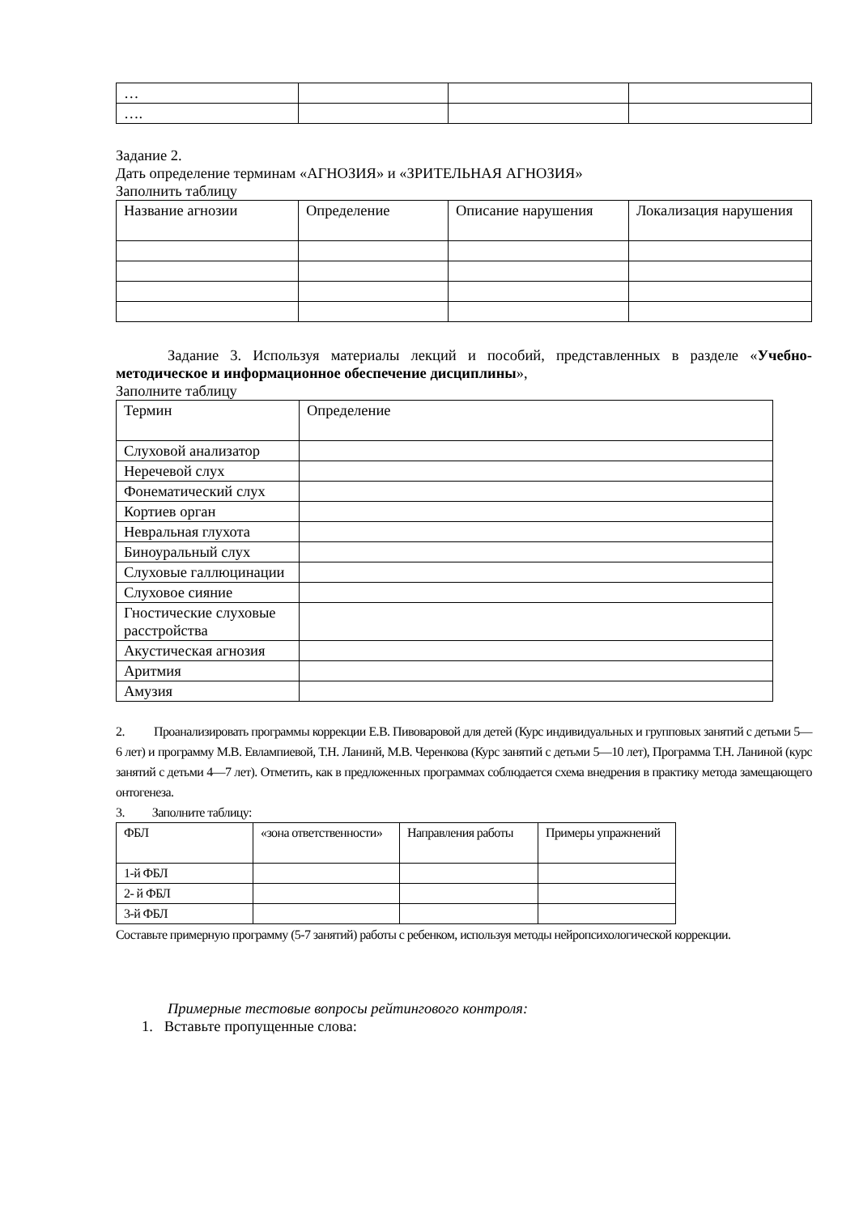| … | | | |
| …. | | | |
Задание 2.
Дать определение терминам «АГНОЗИЯ» и «ЗРИТЕЛЬНАЯ АГНОЗИЯ»
Заполнить таблицу
| Название агнозии | Определение | Описание нарушения | Локализация нарушения |
Задание 3. Используя материалы лекций и пособий, представленных в разделе «Учебно-методическое и информационное обеспечение дисциплины»,
Заполните таблицу
| Термин | Определение |
| Слуховой анализатор | |
| Неречевой слух | |
| Фонематический слух | |
| Кортиев орган | |
| Невральная глухота | |
| Биноуральный слух | |
| Слуховые галлюцинации | |
| Слуховое сияние | |
| Гностические слуховые расстройства | |
| Акустическая агнозия | |
| Аритмия | |
| Амузия | |
2. Проанализировать программы коррекции Е.В. Пивоваровой для детей (Курс индивидуальных и групповых занятий с детьми 5—6 лет) и программу М.В. Евлампиевой, Т.Н. Ланинй, М.В. Черенкова (Курс занятий с детьми 5—10 лет), Программа Т.Н. Ланиной (курс занятий с детьми 4—7 лет). Отметить, как в предложенных программах соблюдается схема внедрения в практику метода замещающего онтогенеза.
3. Заполните таблицу:
| ФБЛ | «зона ответственности» | Направления работы | Примеры упражнений |
| 1-й ФБЛ | | | |
| 2- й ФБЛ | | | |
| 3-й ФБЛ | | | |
Составьте примерную программу (5-7 занятий) работы с ребенком, используя методы нейропсихологической коррекции.
Примерные тестовые вопросы рейтингового контроля:
1. Вставьте пропущенные слова: